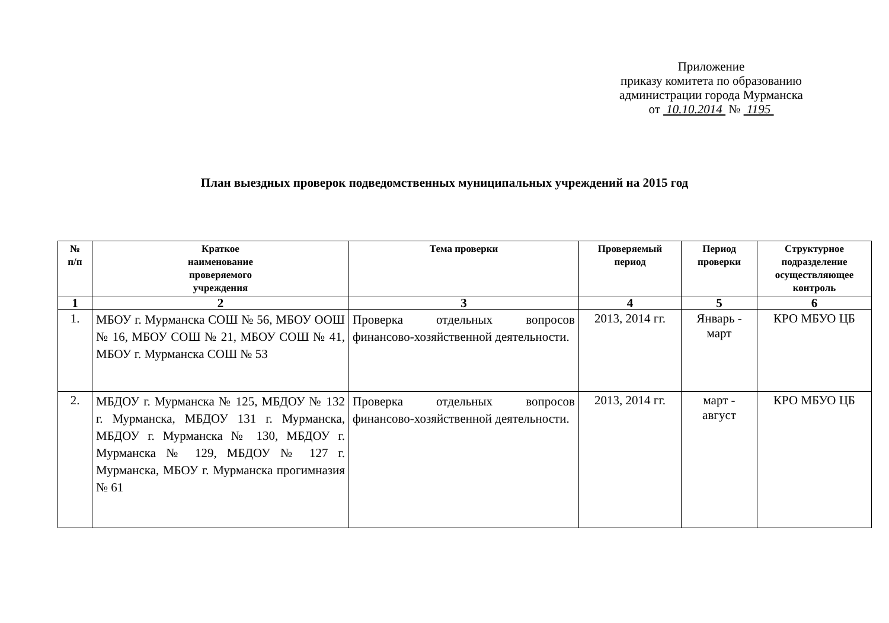Приложение
приказу комитета по образованию
администрации города Мурманска
от 10.10.2014 № 1195
План выездных проверок подведомственных муниципальных учреждений на 2015 год
| № п/п | Краткое наименование проверяемого учреждения | Тема проверки | Проверяемый период | Период проверки | Структурное подразделение осуществляющее контроль |
| --- | --- | --- | --- | --- | --- |
| 1 | 2 | 3 | 4 | 5 | 6 |
| 1. | МБОУ г. Мурманска СОШ № 56, МБОУ ООШ № 16, МБОУ СОШ № 21, МБОУ СОШ № 41, МБОУ г. Мурманска СОШ № 53 | Проверка отдельных вопросов финансово-хозяйственной деятельности. | 2013, 2014 гг. | Январь - март | КРО МБУО ЦБ |
| 2. | МБДОУ г. Мурманска № 125, МБДОУ № 132 г. Мурманска, МБДОУ 131 г. Мурманска, МБДОУ г. Мурманска № 130, МБДОУ г. Мурманска № 129, МБДОУ № 127 г. Мурманска, МБОУ г. Мурманска прогимназия № 61 | Проверка отдельных вопросов финансово-хозяйственной деятельности. | 2013, 2014 гг. | март - август | КРО МБУО ЦБ |